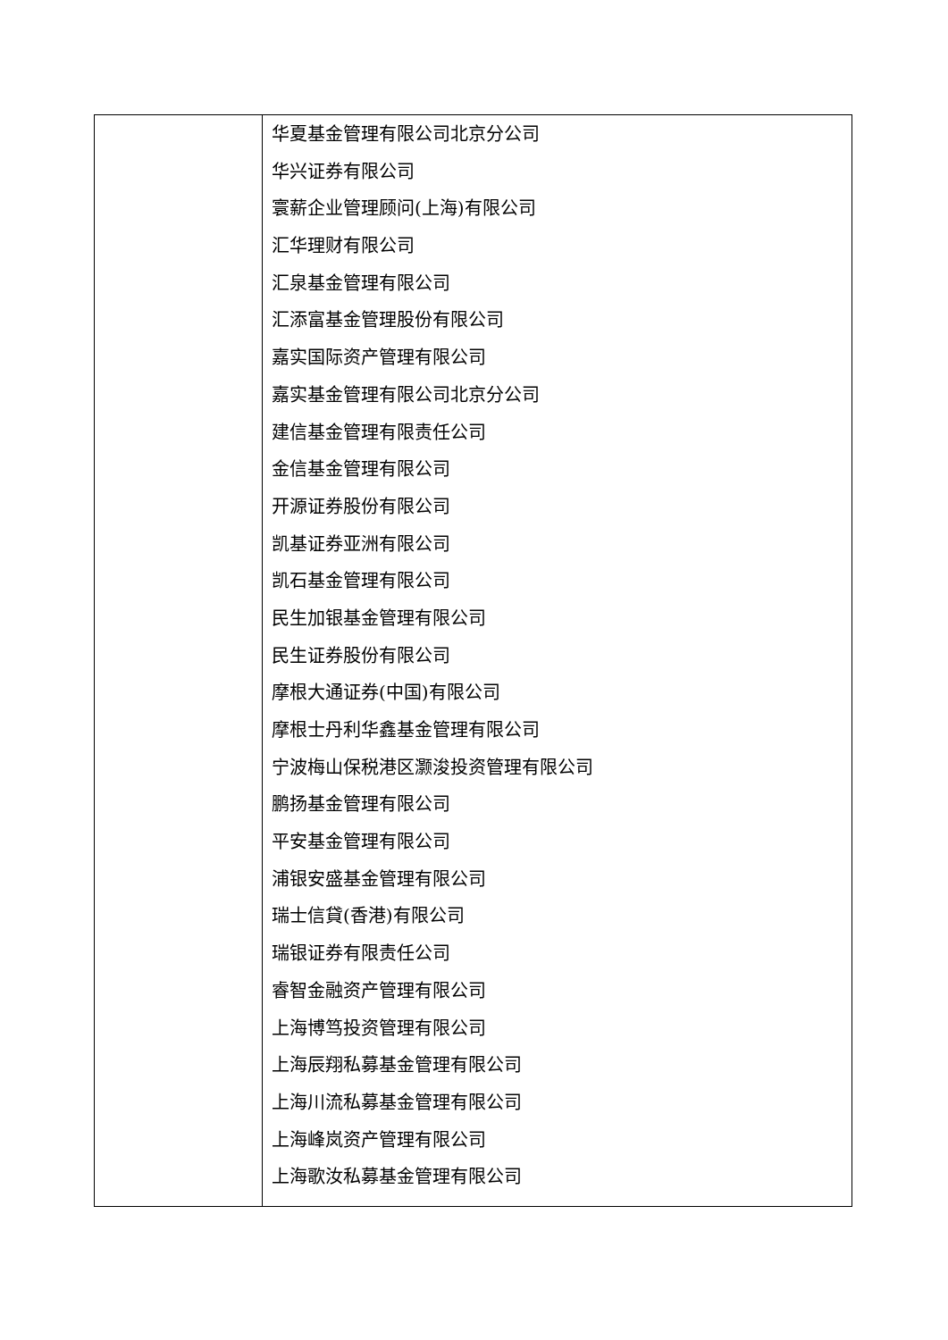| | 华夏基金管理有限公司北京分公司 华兴证券有限公司 寰薪企业管理顾问(上海)有限公司 汇华理财有限公司 汇泉基金管理有限公司 汇添富基金管理股份有限公司 嘉实国际资产管理有限公司 嘉实基金管理有限公司北京分公司 建信基金管理有限责任公司 金信基金管理有限公司 开源证券股份有限公司 凯基证券亚洲有限公司 凯石基金管理有限公司 民生加银基金管理有限公司 民生证券股份有限公司 摩根大通证券(中国)有限公司 摩根士丹利华鑫基金管理有限公司 宁波梅山保税港区灏浚投资管理有限公司 鹏扬基金管理有限公司 平安基金管理有限公司 浦银安盛基金管理有限公司 瑞士信貸(香港)有限公司 瑞银证券有限责任公司 睿智金融资产管理有限公司 上海博笃投资管理有限公司 上海辰翔私募基金管理有限公司 上海川流私募基金管理有限公司 上海峰岚资产管理有限公司 上海歌汝私募基金管理有限公司 |